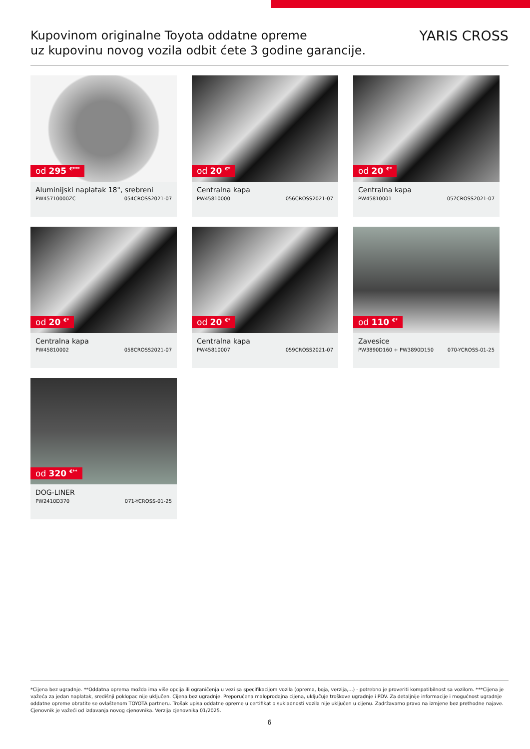Kupovinom originalne Toyota oddatne opreme
uz kupovinu novog vozila odbit ćete 3 godine garancije.
YARIS CROSS
od 295 <sup>€***</sup>
Aluminijski naplatak 18", srebreni
PW45710000ZC 054CROSS2021-07
od 20 <sup>€*</sup>
Centralna kapa
PW45810000 056CROSS2021-07
od 20 <sup>€*</sup>
Centralna kapa
PW45810001 057CROSS2021-07
od 20 <sup>€*</sup>
Centralna kapa
PW45810002 058CROSS2021-07
od 20 <sup>€*</sup>
Centralna kapa
PW45810007 059CROSS2021-07
od 110 <sup>€*</sup>
Zavesice
PW3890D160 + PW3890D150 070-YCROSS-01-25
od 320 <sup>€**</sup>
DOG-LINER
PW2410D370 071-YCROSS-01-25
*Cijena bez ugradnje. **Oddatna oprema možda ima više opcija ili ograničenja u vezi sa specifikacijom vozila (oprema, boja, verzija,...) - potrebno je proveriti kompatibilnost sa vozilom. ***Cijena je važeća za jedan naplatak, središnji poklopac nije uključen. Cijena bez ugradnje. Preporučena maloprodajna cijena, uključuje troškove ugradnje i PDV. Za detaljnije informacije i mogućnost ugradnje oddatne opreme obratite se ovlaštenom TOYOTA partneru. Trošak upisa oddatne opreme u certifikat o sukladnosti vozila nije uključen u cijenu. Zadržavamo pravo na izmjene bez prethodne najave. Cjenovnik je važeći od izdavanja novog cjenovnika. Verzija cjenovnika 01/2025.
6